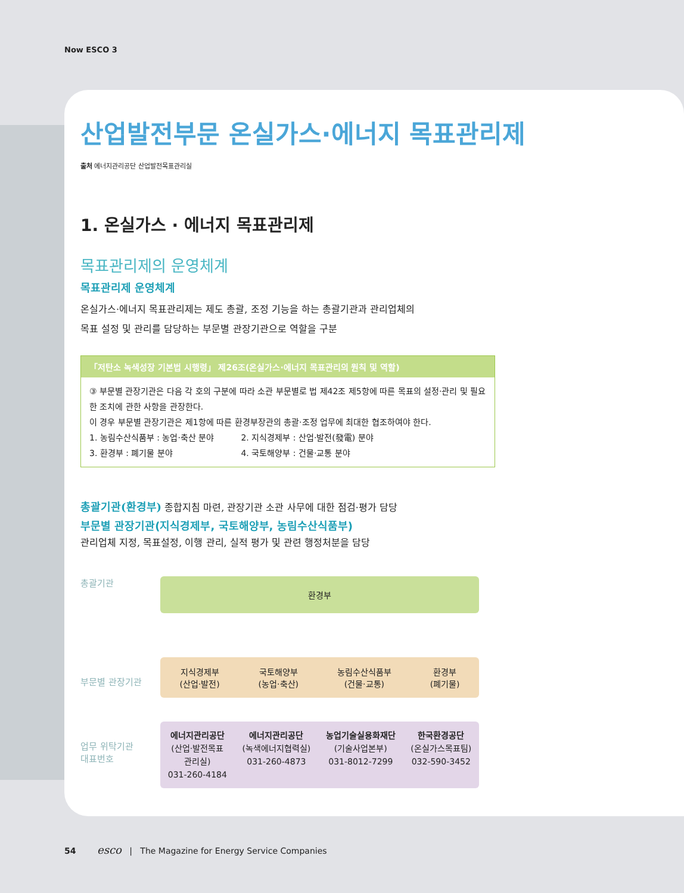Now ESCO 3
산업발전부문 온실가스·에너지 목표관리제
출처 에너지관리공단 산업발전목표관리실
1. 온실가스 · 에너지 목표관리제
목표관리제의 운영체계
목표관리제 운영체계
온실가스·에너지 목표관리제는 제도 총괄, 조정 기능을 하는 총괄기관과 관리업체의
목표 설정 및 관리를 담당하는 부문별 관장기관으로 역할을 구분
「저탄소 녹색성장 기본법 시행령」 제26조(온실가스·에너지 목표관리의 원칙 및 역할)
③ 부문별 관장기관은 다음 각 호의 구분에 따라 소관 부문별로 법 제42조 제5항에 따른 목표의 설정·관리 및 필요한 조치에 관한 사항을 관장한다.
이 경우 부문별 관장기관은 제1항에 따른 환경부장관의 총괄·조정 업무에 최대한 협조하여야 한다.
1. 농림수산식품부 : 농업·축산 분야 2. 지식경제부 : 산업·발전(發電) 분야
3. 환경부 : 폐기물 분야 4. 국토해양부 : 건물·교통 분야
총괄기관(환경부) 종합지침 마련, 관장기관 소관 사무에 대한 점검·평가 담당
부문별 관장기관(지식경제부, 국토해양부, 농림수산식품부)
관리업체 지정, 목표설정, 이행 관리, 실적 평가 및 관련 행정처분을 담당
총괄기관
환경부
부문별 관장기관
지식경제부
(산업·발전)
국토해양부
(농업·축산)
농림수산식품부
(건물·교통)
환경부
(폐기물)
업무 위탁기관
대표번호
에너지관리공단
(산업·발전목표
관리실)
031-260-4184
에너지관리공단
(녹색에너지협력실)
031-260-4873
농업기술실용화재단
(기술사업본부)
031-8012-7299
한국환경공단
(온실가스목표팀)
032-590-3452
54 esco | The Magazine for Energy Service Companies